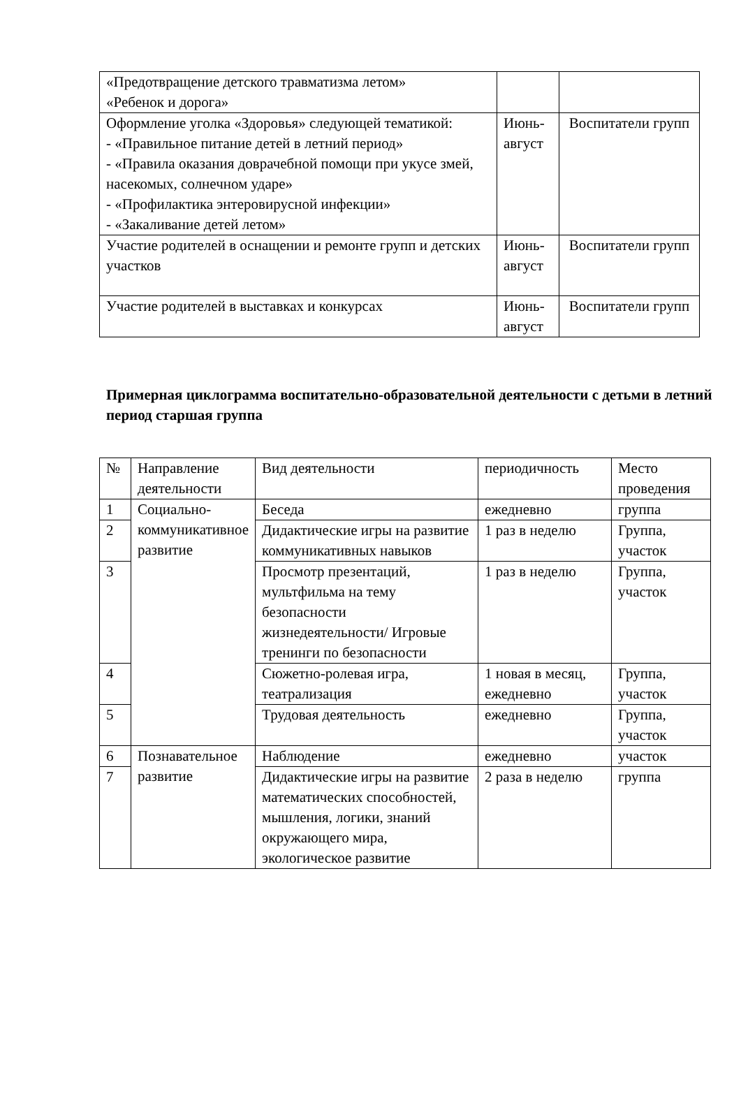| «Предотвращение детского травматизма летом» «Ребенок и дорога» | | |
| Оформление уголка «Здоровья» следующей тематикой: - «Правильное питание детей в летний период» - «Правила оказания доврачебной помощи при укусе змей, насекомых, солнечном ударе» - «Профилактика энтеровирусной инфекции» - «Закаливание детей летом» | Июнь-август | Воспитатели групп |
| Участие родителей в оснащении и ремонте групп и детских участков | Июнь-август | Воспитатели групп |
| Участие родителей в выставках и конкурсах | Июнь-август | Воспитатели групп |
Примерная циклограмма воспитательно-образовательной деятельности с детьми в летний период старшая группа
| № | Направление деятельности | Вид деятельности | периодичность | Место проведения |
| 1 | Социально-коммуникативное развитие | Беседа | ежедневно | группа |
| 2 | | Дидактические игры на развитие коммуникативных навыков | 1 раз в неделю | Группа, участок |
| 3 | | Просмотр презентаций, мультфильма на тему безопасности жизнедеятельности/ Игровые тренинги по безопасности | 1 раз в неделю | Группа, участок |
| 4 | | Сюжетно-ролевая игра, театрализация | 1 новая в месяц, ежедневно | Группа, участок |
| 5 | | Трудовая деятельность | ежедневно | Группа, участок |
| 6 | Познавательное развитие | Наблюдение | ежедневно | участок |
| 7 | | Дидактические игры на развитие математических способностей, мышления, логики, знаний окружающего мира, экологическое развитие | 2 раза в неделю | группа |